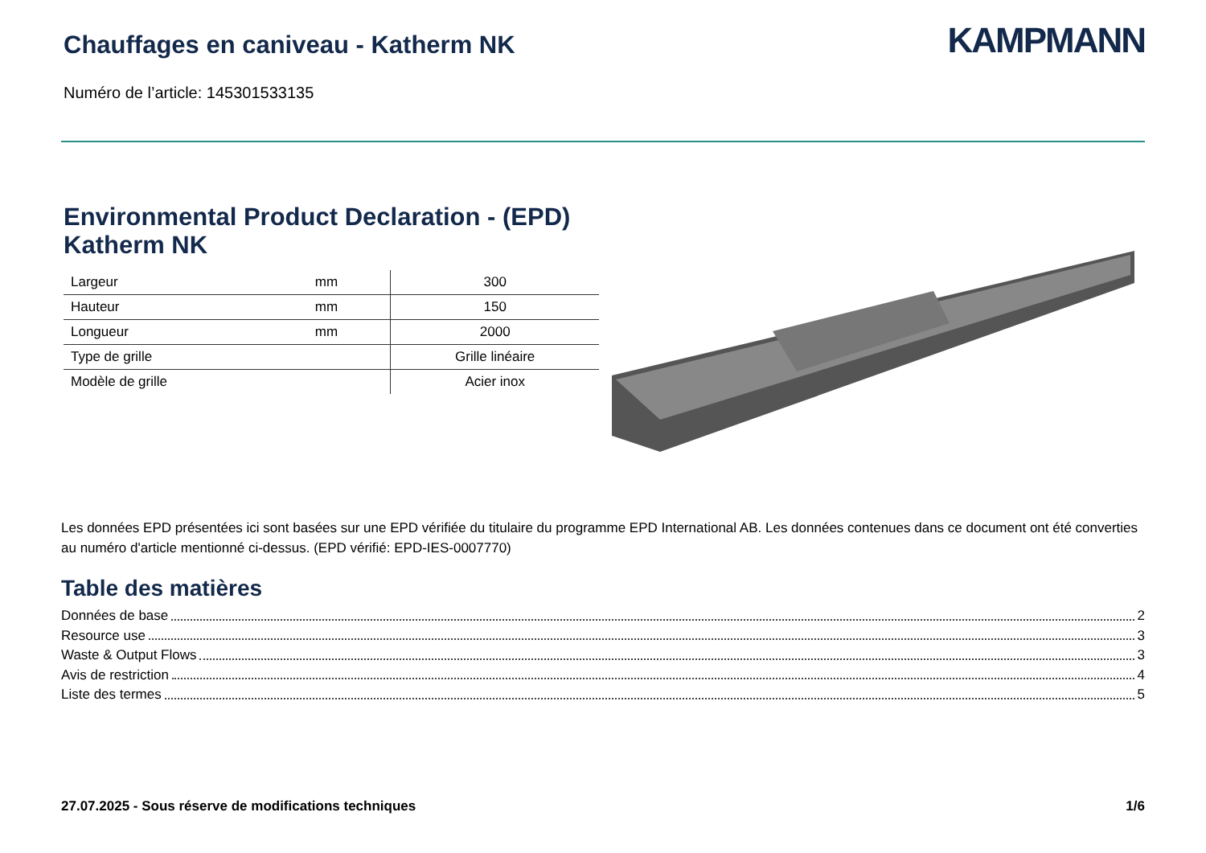Chauffages en caniveau - Katherm NK
Numéro de l’article: 145301533135
KAMPMANN
Environmental Product Declaration - (EPD)
Katherm NK
| Largeur | mm | 300 |
| Hauteur | mm | 150 |
| Longueur | mm | 2000 |
| Type de grille | | Grille linéaire |
| Modèle de grille | | Acier inox |
Les données EPD présentées ici sont basées sur une EPD vérifiée du titulaire du programme EPD International AB. Les données contenues dans ce document ont été converties au numéro d'article mentionné ci-dessus. (EPD vérifié: EPD-IES-0007770)
Table des matières
Données de base 2
Resource use 3
Waste & Output Flows 3
Avis de restriction 4
Liste des termes 5
27.07.2025 - Sous réserve de modifications techniques 1/6